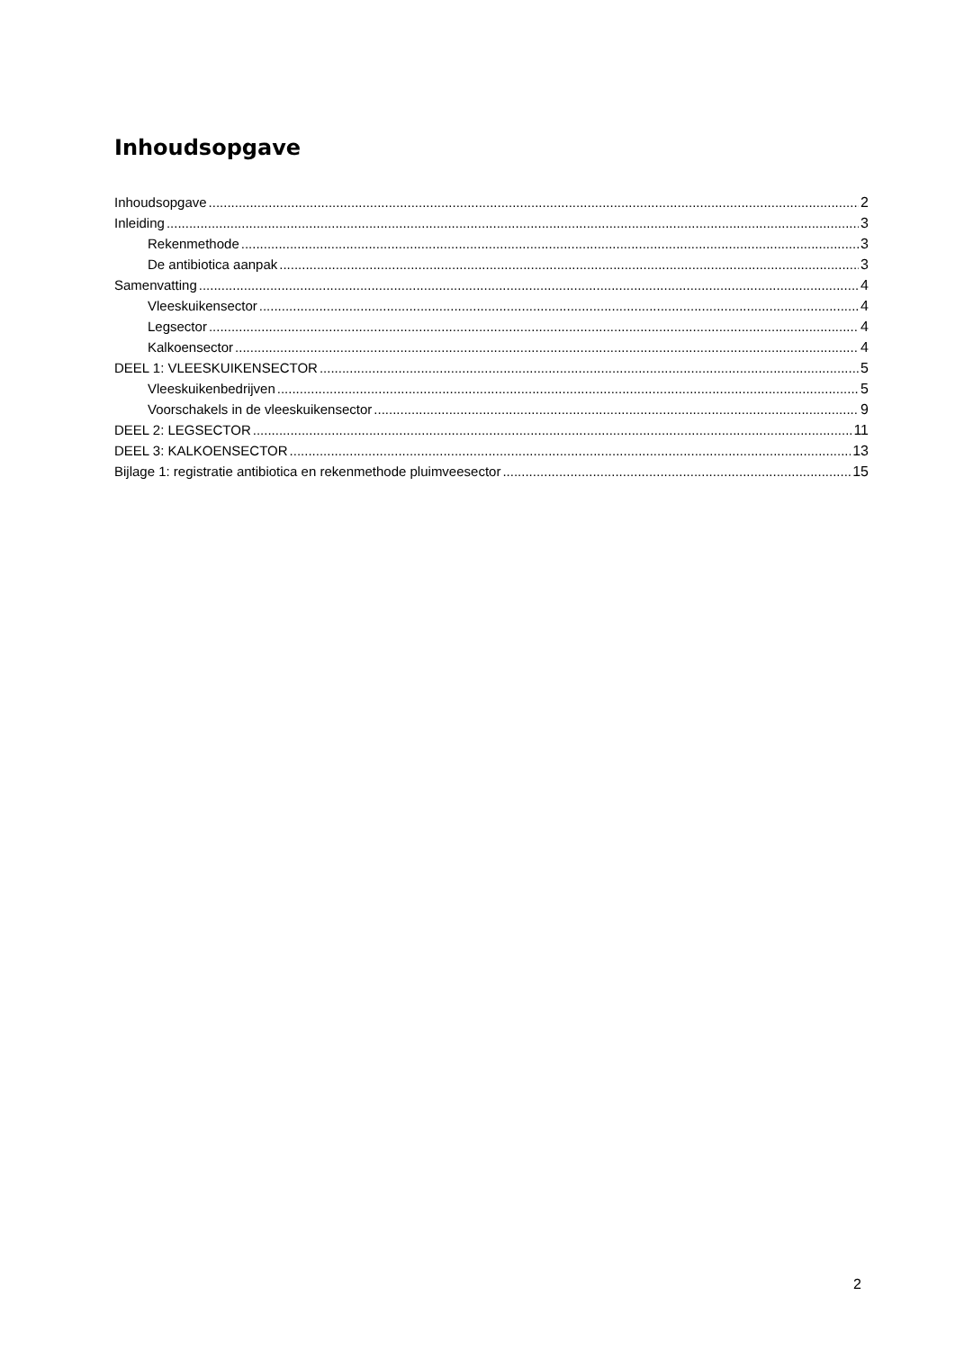Inhoudsopgave
Inhoudsopgave 2
Inleiding 3
Rekenmethode 3
De antibiotica aanpak 3
Samenvatting 4
Vleeskuikensector 4
Legsector 4
Kalkoensector 4
DEEL 1: VLEESKUIKENSECTOR 5
Vleeskuikenbedrijven 5
Voorschakels in de vleeskuikensector 9
DEEL 2: LEGSECTOR 11
DEEL 3: KALKOENSECTOR 13
Bijlage 1: registratie antibiotica en rekenmethode pluimveesector 15
2